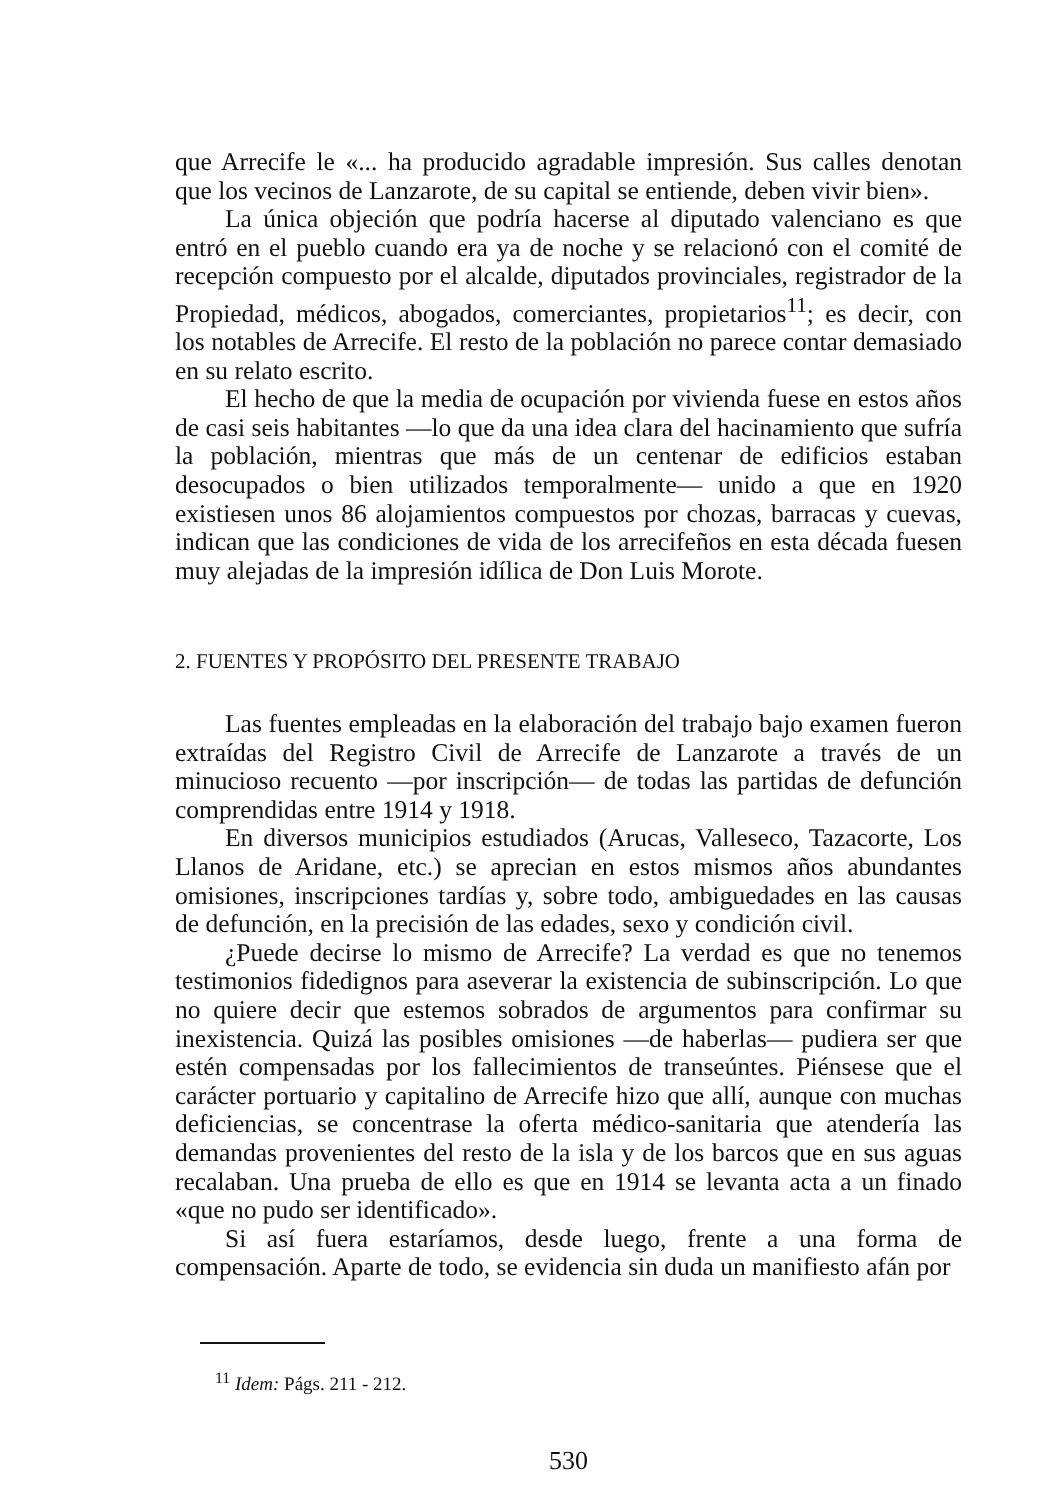que Arrecife le «... ha producido agradable impresión. Sus calles denotan que los vecinos de Lanzarote, de su capital se entiende, deben vivir bien».
La única objeción que podría hacerse al diputado valenciano es que entró en el pueblo cuando era ya de noche y se relacionó con el comité de recepción compuesto por el alcalde, diputados provinciales, registrador de la Propiedad, médicos, abogados, comerciantes, propietarios<sup>11</sup>; es decir, con los notables de Arrecife. El resto de la población no parece contar demasiado en su relato escrito.
El hecho de que la media de ocupación por vivienda fuese en estos años de casi seis habitantes —lo que da una idea clara del hacinamiento que sufría la población, mientras que más de un centenar de edificios estaban desocupados o bien utilizados temporalmente— unido a que en 1920 existiesen unos 86 alojamientos compuestos por chozas, barracas y cuevas, indican que las condiciones de vida de los arrecifeños en esta década fuesen muy alejadas de la impresión idílica de Don Luis Morote.
2. FUENTES Y PROPÓSITO DEL PRESENTE TRABAJO
Las fuentes empleadas en la elaboración del trabajo bajo examen fueron extraídas del Registro Civil de Arrecife de Lanzarote a través de un minucioso recuento —por inscripción— de todas las partidas de defunción comprendidas entre 1914 y 1918.
En diversos municipios estudiados (Arucas, Valleseco, Tazacorte, Los Llanos de Aridane, etc.) se aprecian en estos mismos años abundantes omisiones, inscripciones tardías y, sobre todo, ambiguedades en las causas de defunción, en la precisión de las edades, sexo y condición civil.
¿Puede decirse lo mismo de Arrecife? La verdad es que no tenemos testimonios fidedignos para aseverar la existencia de subinscripción. Lo que no quiere decir que estemos sobrados de argumentos para confirmar su inexistencia. Quizá las posibles omisiones —de haberlas— pudiera ser que estén compensadas por los fallecimientos de transeúntes. Piénsese que el carácter portuario y capitalino de Arrecife hizo que allí, aunque con muchas deficiencias, se concentrase la oferta médico-sanitaria que atendería las demandas provenientes del resto de la isla y de los barcos que en sus aguas recalaban. Una prueba de ello es que en 1914 se levanta acta a un finado «que no pudo ser identificado».
Si así fuera estaríamos, desde luego, frente a una forma de compensación. Aparte de todo, se evidencia sin duda un manifiesto afán por
<sup>11</sup> Idem: Págs. 211 - 212.
530